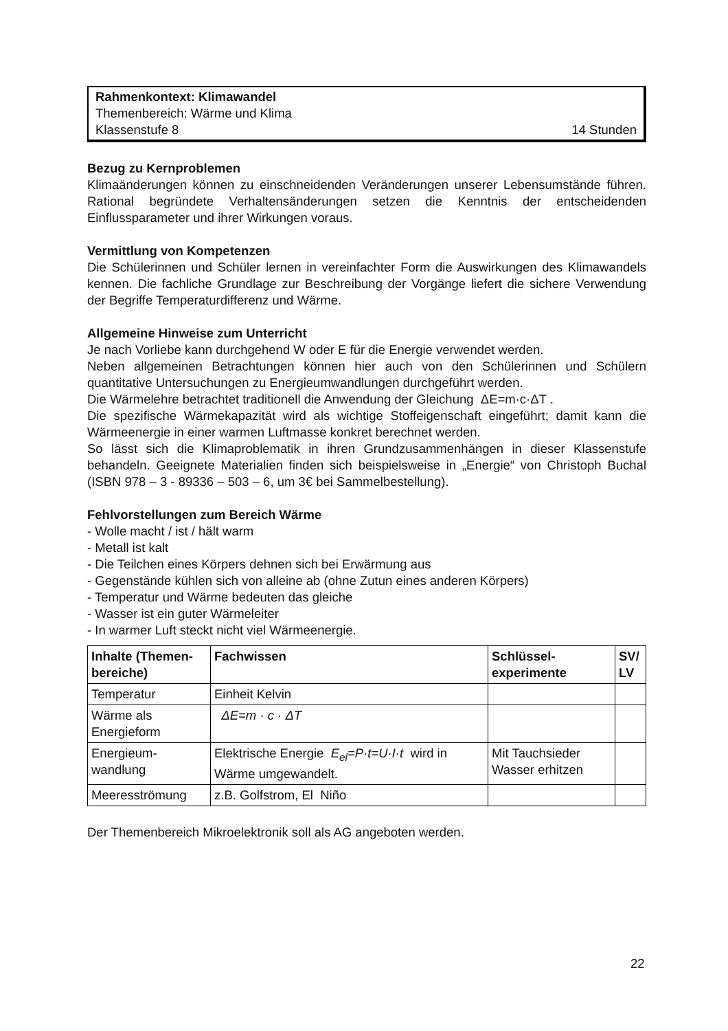Rahmenkontext: Klimawandel
Themenbereich: Wärme und Klima
Klassenstufe 8 14 Stunden
Bezug zu Kernproblemen
Klimaänderungen können zu einschneidenden Veränderungen unserer Lebensumstände führen. Rational begründete Verhaltensänderungen setzen die Kenntnis der entscheidenden Einflussparameter und ihrer Wirkungen voraus.
Vermittlung von Kompetenzen
Die Schülerinnen und Schüler lernen in vereinfachter Form die Auswirkungen des Klimawandels kennen. Die fachliche Grundlage zur Beschreibung der Vorgänge liefert die sichere Verwendung der Begriffe Temperaturdifferenz und Wärme.
Allgemeine Hinweise zum Unterricht
Je nach Vorliebe kann durchgehend W oder E für die Energie verwendet werden.
Neben allgemeinen Betrachtungen können hier auch von den Schülerinnen und Schülern quantitative Untersuchungen zu Energieumwandlungen durchgeführt werden.
Die Wärmelehre betrachtet traditionell die Anwendung der Gleichung ΔE=m·c·ΔT .
Die spezifische Wärmekapazität wird als wichtige Stoffeigenschaft eingeführt; damit kann die Wärmeenergie in einer warmen Luftmasse konkret berechnet werden.
So lässt sich die Klimaproblematik in ihren Grundzusammenhängen in dieser Klassenstufe behandeln. Geeignete Materialien finden sich beispielsweise in „Energie“ von Christoph Buchal (ISBN 978 – 3 - 89336 – 503 – 6, um 3€ bei Sammelbestellung).
Fehlvorstellungen zum Bereich Wärme
- Wolle macht / ist / hält warm
- Metall ist kalt
- Die Teilchen eines Körpers dehnen sich bei Erwärmung aus
- Gegenstände kühlen sich von alleine ab (ohne Zutun eines anderen Körpers)
- Temperatur und Wärme bedeuten das gleiche
- Wasser ist ein guter Wärmeleiter
- In warmer Luft steckt nicht viel Wärmeenergie.
| Inhalte (Themen-bereiche) | Fachwissen | Schlüssel-experimente | SV/ LV |
| --- | --- | --- | --- |
| Temperatur | Einheit Kelvin | | |
| Wärme als Energieform | ΔE=m · c · ΔT | | |
| Energieum-wandlung | Elektrische Energie E<sub>el</sub>=P·t=U·I·t wird in Wärme umgewandelt. | Mit Tauchsieder Wasser erhitzen | |
| Meeresströmung | z.B. Golfstrom, El Niño | | |
Der Themenbereich Mikroelektronik soll als AG angeboten werden.
22